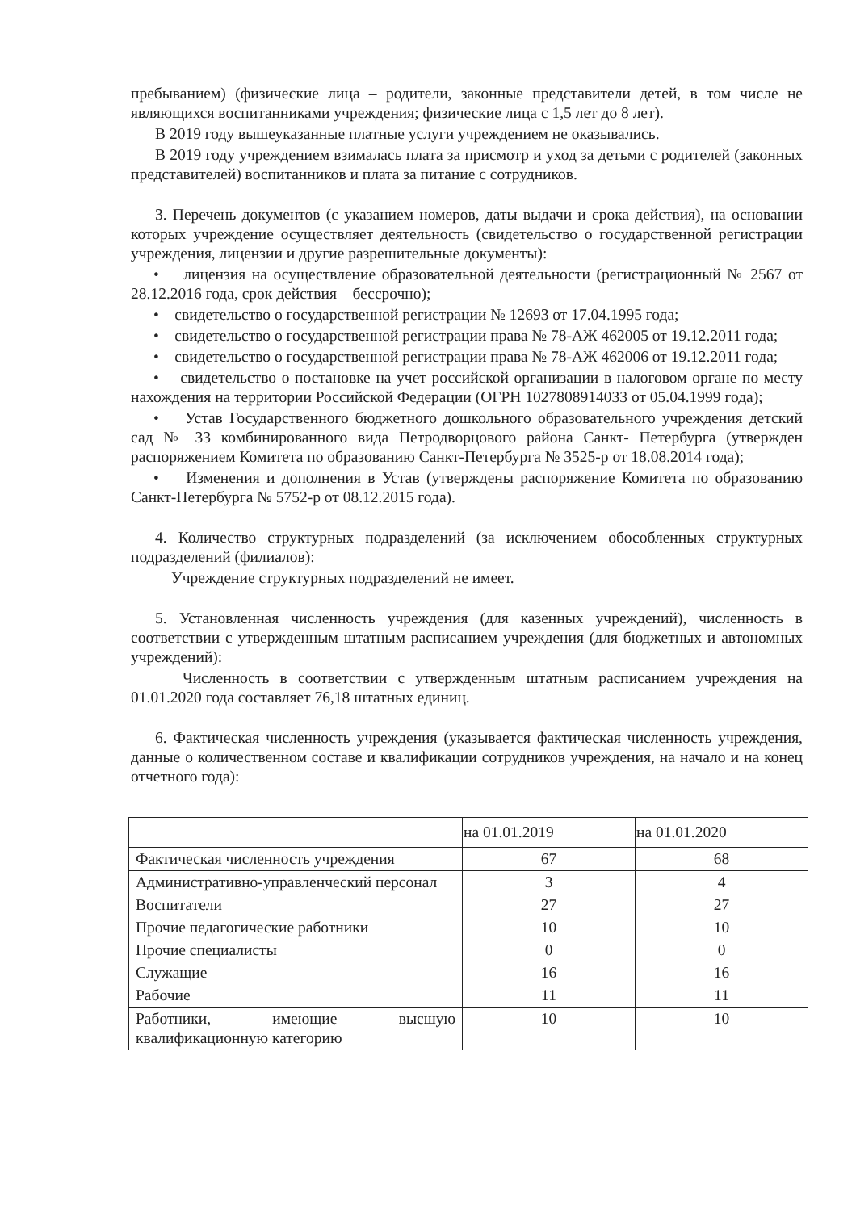пребыванием) (физические лица – родители, законные представители детей, в том числе не являющихся воспитанниками учреждения; физические лица с 1,5 лет до 8 лет).
В 2019 году вышеуказанные платные услуги учреждением не оказывались.
В 2019 году учреждением взималась плата за присмотр и уход за детьми с родителей (законных представителей) воспитанников и плата за питание с сотрудников.
3. Перечень документов (с указанием номеров, даты выдачи и срока действия), на основании которых учреждение осуществляет деятельность (свидетельство о государственной регистрации учреждения, лицензии и другие разрешительные документы):
• лицензия на осуществление образовательной деятельности (регистрационный № 2567 от 28.12.2016 года, срок действия – бессрочно);
• свидетельство о государственной регистрации № 12693 от 17.04.1995 года;
• свидетельство о государственной регистрации права № 78-АЖ 462005 от 19.12.2011 года;
• свидетельство о государственной регистрации права № 78-АЖ 462006 от 19.12.2011 года;
• свидетельство о постановке на учет российской организации в налоговом органе по месту нахождения на территории Российской Федерации (ОГРН 1027808914033 от 05.04.1999 года);
• Устав Государственного бюджетного дошкольного образовательного учреждения детский сад № 33 комбинированного вида Петродворцового района Санкт- Петербурга (утвержден распоряжением Комитета по образованию Санкт-Петербурга № 3525-р от 18.08.2014 года);
• Изменения и дополнения в Устав (утверждены распоряжение Комитета по образованию Санкт-Петербурга № 5752-р от 08.12.2015 года).
4. Количество структурных подразделений (за исключением обособленных структурных подразделений (филиалов):
Учреждение структурных подразделений не имеет.
5. Установленная численность учреждения (для казенных учреждений), численность в соответствии с утвержденным штатным расписанием учреждения (для бюджетных и автономных учреждений):
Численность в соответствии с утвержденным штатным расписанием учреждения на 01.01.2020 года составляет 76,18 штатных единиц.
6. Фактическая численность учреждения (указывается фактическая численность учреждения, данные о количественном составе и квалификации сотрудников учреждения, на начало и на конец отчетного года):
| | на 01.01.2019 | на 01.01.2020 |
| --- | --- | --- |
| Фактическая численность учреждения | 67 | 68 |
| Административно-управленческий персонал | 3 | 4 |
| Воспитатели | 27 | 27 |
| Прочие педагогические работники | 10 | 10 |
| Прочие специалисты | 0 | 0 |
| Служащие | 16 | 16 |
| Рабочие | 11 | 11 |
| Работники, имеющие высшую квалификационную категорию | 10 | 10 |